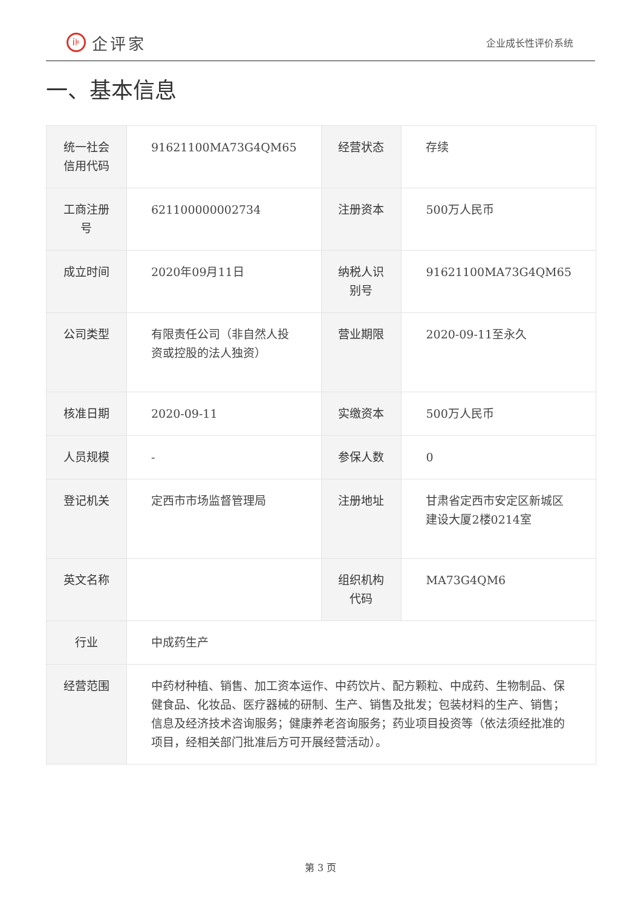i⊧
企评家
企业成长性评价系统
一、基本信息
| 统一社会信用代码 | 91621100MA73G4QM65 | 经营状态 | 存续 |
| 工商注册号 | 621100000002734 | 注册资本 | 500万人民币 |
| 成立时间 | 2020年09月11日 | 纳税人识别号 | 91621100MA73G4QM65 |
| 公司类型 | 有限责任公司（非自然人投资或控股的法人独资） | 营业期限 | 2020-09-11至永久 |
| 核准日期 | 2020-09-11 | 实缴资本 | 500万人民币 |
| 人员规模 | - | 参保人数 | 0 |
| 登记机关 | 定西市市场监督管理局 | 注册地址 | 甘肃省定西市安定区新城区建设大厦2楼0214室 |
| 英文名称 | | 组织机构代码 | MA73G4QM6 |
| 行业 | 中成药生产 | | |
| 经营范围 | 中药材种植、销售、加工资本运作、中药饮片、配方颗粒、中成药、生物制品、保健食品、化妆品、医疗器械的研制、生产、销售及批发；包装材料的生产、销售；信息及经济技术咨询服务；健康养老咨询服务；药业项目投资等（依法须经批准的项目，经相关部门批准后方可开展经营活动）。 | | |
第 3 页